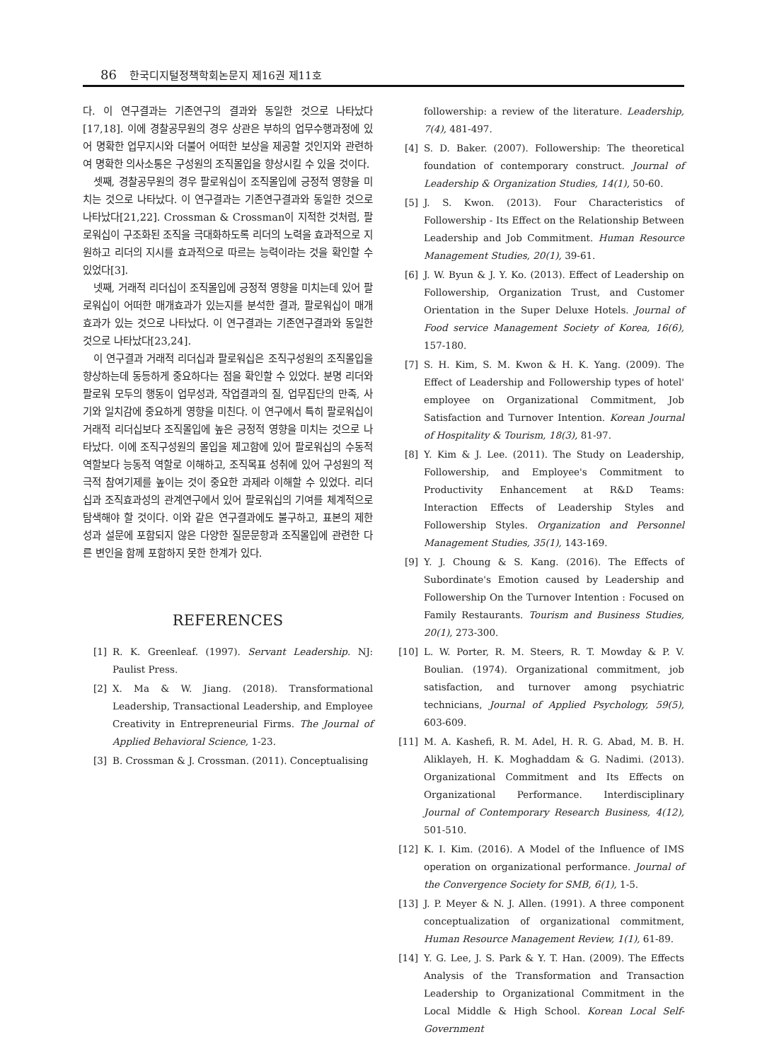86 한국디지털정책학회논문지 제16권 제11호
다. 이 연구결과는 기존연구의 결과와 동일한 것으로 나타났다[17,18]. 이에 경찰공무원의 경우 상관은 부하의 업무수행과정에 있어 명확한 업무지시와 더불어 어떠한 보상을 제공할 것인지와 관련하여 명확한 의사소통은 구성원의 조직몰입을 향상시킬 수 있을 것이다.
셋째, 경찰공무원의 경우 팔로워십이 조직몰입에 긍정적 영향을 미치는 것으로 나타났다. 이 연구결과는 기존연구결과와 동일한 것으로 나타났다[21,22]. Crossman & Crossman이 지적한 것처럼, 팔로워십이 구조화된 조직을 극대화하도록 리더의 노력을 효과적으로 지원하고 리더의 지시를 효과적으로 따르는 능력이라는 것을 확인할 수 있었다[3].
넷째, 거래적 리더십이 조직몰입에 긍정적 영향을 미치는데 있어 팔로워십이 어떠한 매개효과가 있는지를 분석한 결과, 팔로워십이 매개효과가 있는 것으로 나타났다. 이 연구결과는 기존연구결과와 동일한 것으로 나타났다[23,24].
이 연구결과 거래적 리더십과 팔로워십은 조직구성원의 조직몰입을 향상하는데 동등하게 중요하다는 점을 확인할 수 있었다. 분명 리더와 팔로워 모두의 행동이 업무성과, 작업결과의 질, 업무집단의 만족, 사기와 일치감에 중요하게 영향을 미친다. 이 연구에서 특히 팔로워십이 거래적 리더십보다 조직몰입에 높은 긍정적 영향을 미치는 것으로 나타났다. 이에 조직구성원의 몰입을 제고함에 있어 팔로워십의 수동적 역할보다 능동적 역할로 이해하고, 조직목표 성취에 있어 구성원의 적극적 참여기제를 높이는 것이 중요한 과제라 이해할 수 있었다. 리더십과 조직효과성의 관계연구에서 있어 팔로워십의 기여를 체계적으로 탐색해야 할 것이다. 이와 같은 연구결과에도 불구하고, 표본의 제한성과 설문에 포함되지 않은 다양한 질문문항과 조직몰입에 관련한 다른 변인을 함께 포함하지 못한 한계가 있다.
REFERENCES
[1] R. K. Greenleaf. (1997). Servant Leadership. NJ: Paulist Press.
[2] X. Ma & W. Jiang. (2018). Transformational Leadership, Transactional Leadership, and Employee Creativity in Entrepreneurial Firms. The Journal of Applied Behavioral Science, 1-23.
[3] B. Crossman & J. Crossman. (2011). Conceptualising
followership: a review of the literature. Leadership, 7(4), 481-497.
[4] S. D. Baker. (2007). Followership: The theoretical foundation of contemporary construct. Journal of Leadership & Organization Studies, 14(1), 50-60.
[5] J. S. Kwon. (2013). Four Characteristics of Followership - Its Effect on the Relationship Between Leadership and Job Commitment. Human Resource Management Studies, 20(1), 39-61.
[6] J. W. Byun & J. Y. Ko. (2013). Effect of Leadership on Followership, Organization Trust, and Customer Orientation in the Super Deluxe Hotels. Journal of Food service Management Society of Korea, 16(6), 157-180.
[7] S. H. Kim, S. M. Kwon & H. K. Yang. (2009). The Effect of Leadership and Followership types of hotel' employee on Organizational Commitment, Job Satisfaction and Turnover Intention. Korean Journal of Hospitality & Tourism, 18(3), 81-97.
[8] Y. Kim & J. Lee. (2011). The Study on Leadership, Followership, and Employee's Commitment to Productivity Enhancement at R&D Teams: Interaction Effects of Leadership Styles and Followership Styles. Organization and Personnel Management Studies, 35(1), 143-169.
[9] Y. J. Choung & S. Kang. (2016). The Effects of Subordinate's Emotion caused by Leadership and Followership On the Turnover Intention : Focused on Family Restaurants. Tourism and Business Studies, 20(1), 273-300.
[10] L. W. Porter, R. M. Steers, R. T. Mowday & P. V. Boulian. (1974). Organizational commitment, job satisfaction, and turnover among psychiatric technicians, Journal of Applied Psychology, 59(5), 603-609.
[11] M. A. Kashefi, R. M. Adel, H. R. G. Abad, M. B. H. Aliklayeh, H. K. Moghaddam & G. Nadimi. (2013). Organizational Commitment and Its Effects on Organizational Performance. Interdisciplinary Journal of Contemporary Research Business, 4(12), 501-510.
[12] K. I. Kim. (2016). A Model of the Influence of IMS operation on organizational performance. Journal of the Convergence Society for SMB, 6(1), 1-5.
[13] J. P. Meyer & N. J. Allen. (1991). A three component conceptualization of organizational commitment, Human Resource Management Review, 1(1), 61-89.
[14] Y. G. Lee, J. S. Park & Y. T. Han. (2009). The Effects Analysis of the Transformation and Transaction Leadership to Organizational Commitment in the Local Middle & High School. Korean Local Self-Government